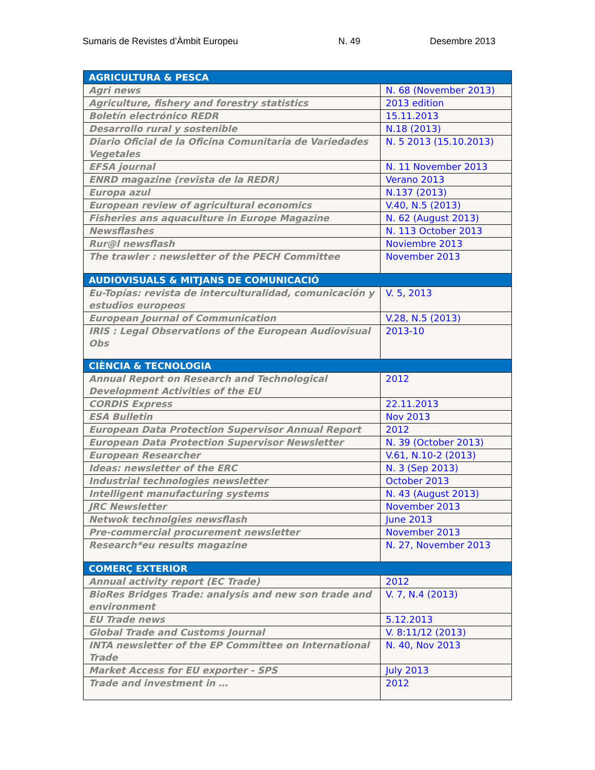Sumaris de Revistes d’Àmbit Europeu N. 49 Desembre 2013
| AGRICULTURA & PESCA | |
| --- | --- |
| Agri news | N. 68 (November 2013) |
| Agriculture, fishery and forestry statistics | 2013 edition |
| Boletín electrónico REDR | 15.11.2013 |
| Desarrollo rural y sostenible | N.18 (2013) |
| Diario Oficial de la Oficina Comunitaria de Variedades Vegetales | N. 5 2013 (15.10.2013) |
| EFSA journal | N. 11 November 2013 |
| ENRD magazine (revista de la REDR) | Verano 2013 |
| Europa azul | N.137 (2013) |
| European review of agricultural economics | V.40, N.5 (2013) |
| Fisheries ans aquaculture in Europe Magazine | N. 62 (August 2013) |
| Newsflashes | N. 113 October 2013 |
| Rur@l newsflash | Noviembre 2013 |
| The trawler : newsletter of the PECH Committee | November 2013 |
| AUDIOVISUALS & MITJANS DE COMUNICACIÓ | |
| Eu-Topías: revista de interculturalidad, comunicación y estudios europeos | V. 5, 2013 |
| European Journal of Communication | V.28, N.5 (2013) |
| IRIS : Legal Observations of the European Audiovisual Obs | 2013-10 |
| CIÈNCIA & TECNOLOGIA | |
| Annual Report on Research and Technological Development Activities of the EU | 2012 |
| CORDIS Express | 22.11.2013 |
| ESA Bulletin | Nov 2013 |
| European Data Protection Supervisor Annual Report | 2012 |
| European Data Protection Supervisor Newsletter | N. 39 (October 2013) |
| European Researcher | V.61, N.10-2 (2013) |
| Ideas: newsletter of the ERC | N. 3 (Sep 2013) |
| Industrial technologies newsletter | October 2013 |
| Intelligent manufacturing systems | N. 43 (August 2013) |
| JRC Newsletter | November 2013 |
| Netwok technolgies newsflash | June 2013 |
| Pre-commercial procurement newsletter | November 2013 |
| Research*eu results magazine | N. 27, November 2013 |
| COMERÇ EXTERIOR | |
| Annual activity report (EC Trade) | 2012 |
| BioRes Bridges Trade: analysis and new son trade and environment | V. 7, N.4 (2013) |
| EU Trade news | 5.12.2013 |
| Global Trade and Customs Journal | V. 8:11/12 (2013) |
| INTA newsletter of the EP Committee on International Trade | N. 40, Nov 2013 |
| Market Access for EU exporter - SPS | July 2013 |
| Trade and investment in … | 2012 |